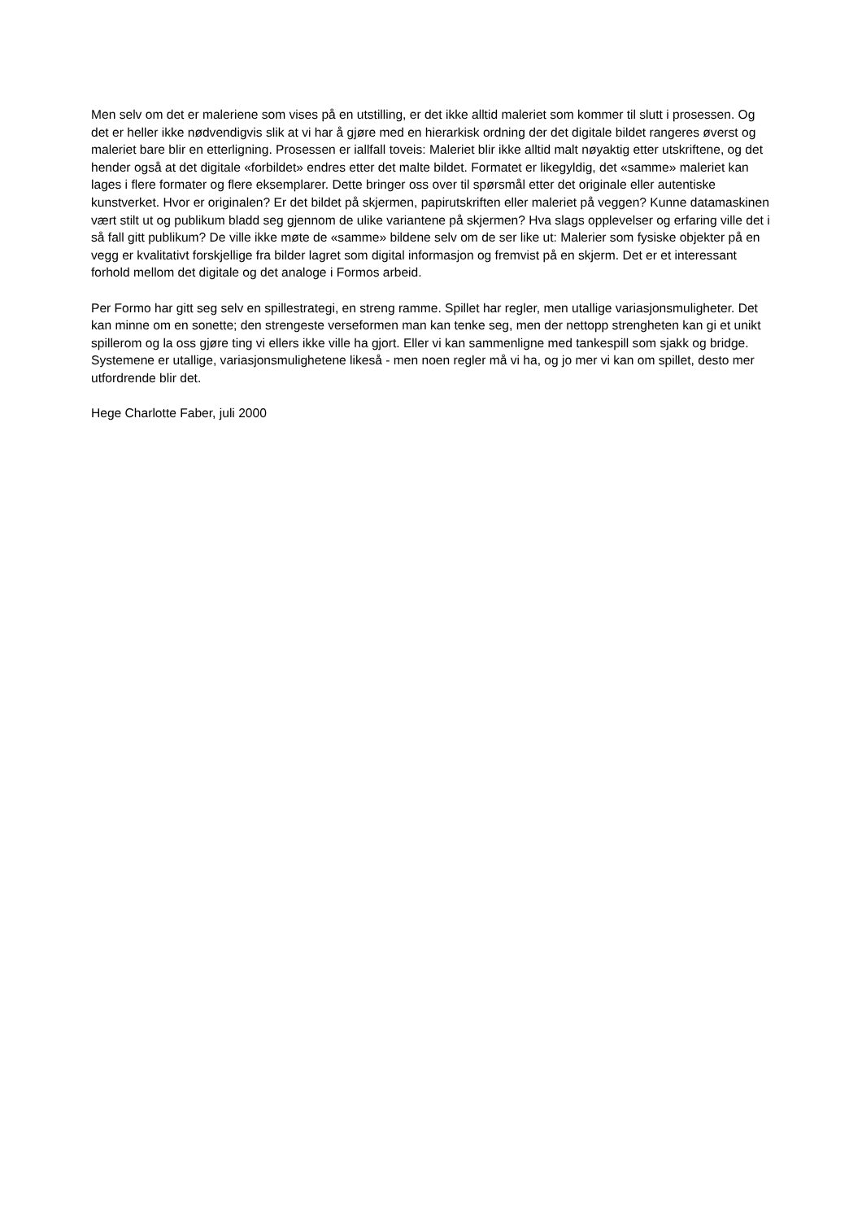Men selv om det er maleriene som vises på en utstilling, er det ikke alltid maleriet som kommer til slutt i prosessen. Og det er heller ikke nødvendigvis slik at vi har å gjøre med en hierarkisk ordning der det digitale bildet rangeres øverst og maleriet bare blir en etterligning. Prosessen er iallfall toveis: Maleriet blir ikke alltid malt nøyaktig etter utskriftene, og det hender også at det digitale «forbildet» endres etter det malte bildet. Formatet er likegyldig, det «samme» maleriet kan lages i flere formater og flere eksemplarer. Dette bringer oss over til spørsmål etter det originale eller autentiske kunstverket. Hvor er originalen? Er det bildet på skjermen, papirutskriften eller maleriet på veggen? Kunne datamaskinen vært stilt ut og publikum bladd seg gjennom de ulike variantene på skjermen? Hva slags opplevelser og erfaring ville det i så fall gitt publikum? De ville ikke møte de «samme» bildene selv om de ser like ut: Malerier som fysiske objekter på en vegg er kvalitativt forskjellige fra bilder lagret som digital informasjon og fremvist på en skjerm. Det er et interessant forhold mellom det digitale og det analoge i Formos arbeid.
Per Formo har gitt seg selv en spillestrategi, en streng ramme. Spillet har regler, men utallige variasjonsmuligheter. Det kan minne om en sonette; den strengeste verseformen man kan tenke seg, men der nettopp strengheten kan gi et unikt spillerom og la oss gjøre ting vi ellers ikke ville ha gjort. Eller vi kan sammenligne med tankespill som sjakk og bridge. Systemene er utallige, variasjonsmulighetene likeså - men noen regler må vi ha, og jo mer vi kan om spillet, desto mer utfordrende blir det.
Hege Charlotte Faber, juli 2000